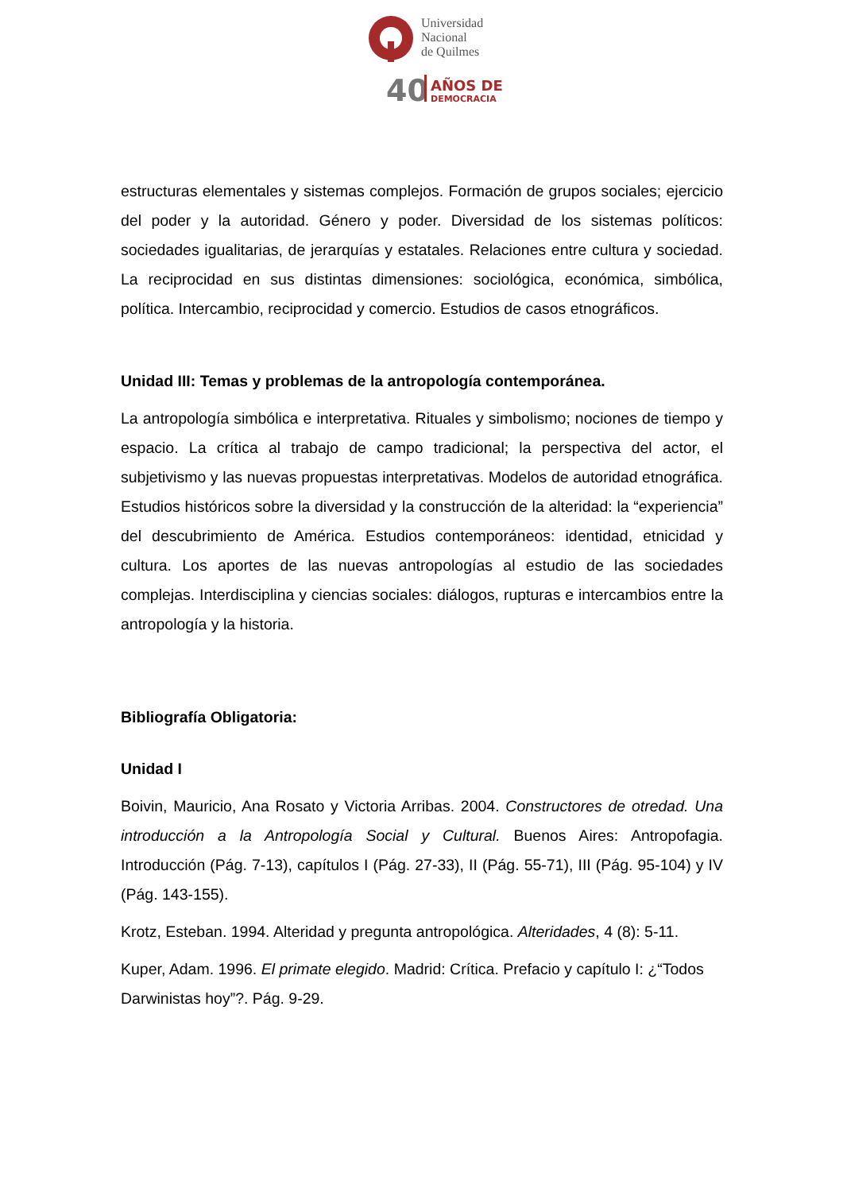Universidad
Nacional
de Quilmes
40
AÑOS DE
DEMOCRACIA
estructuras elementales y sistemas complejos. Formación de grupos sociales; ejercicio del poder y la autoridad. Género y poder. Diversidad de los sistemas políticos: sociedades igualitarias, de jerarquías y estatales. Relaciones entre cultura y sociedad. La reciprocidad en sus distintas dimensiones: sociológica, económica, simbólica, política. Intercambio, reciprocidad y comercio. Estudios de casos etnográficos.
Unidad III: Temas y problemas de la antropología contemporánea.
La antropología simbólica e interpretativa. Rituales y simbolismo; nociones de tiempo y espacio. La crítica al trabajo de campo tradicional; la perspectiva del actor, el subjetivismo y las nuevas propuestas interpretativas. Modelos de autoridad etnográfica. Estudios históricos sobre la diversidad y la construcción de la alteridad: la “experiencia” del descubrimiento de América. Estudios contemporáneos: identidad, etnicidad y cultura. Los aportes de las nuevas antropologías al estudio de las sociedades complejas. Interdisciplina y ciencias sociales: diálogos, rupturas e intercambios entre la antropología y la historia.
Bibliografía Obligatoria:
Unidad I
Boivin, Mauricio, Ana Rosato y Victoria Arribas. 2004. Constructores de otredad. Una introducción a la Antropología Social y Cultural. Buenos Aires: Antropofagia. Introducción (Pág. 7-13), capítulos I (Pág. 27-33), II (Pág. 55-71), III (Pág. 95-104) y IV (Pág. 143-155).
Krotz, Esteban. 1994. Alteridad y pregunta antropológica. Alteridades, 4 (8): 5-11.
Kuper, Adam. 1996. El primate elegido. Madrid: Crítica. Prefacio y capítulo I: ¿“Todos Darwinistas hoy”?. Pág. 9-29.